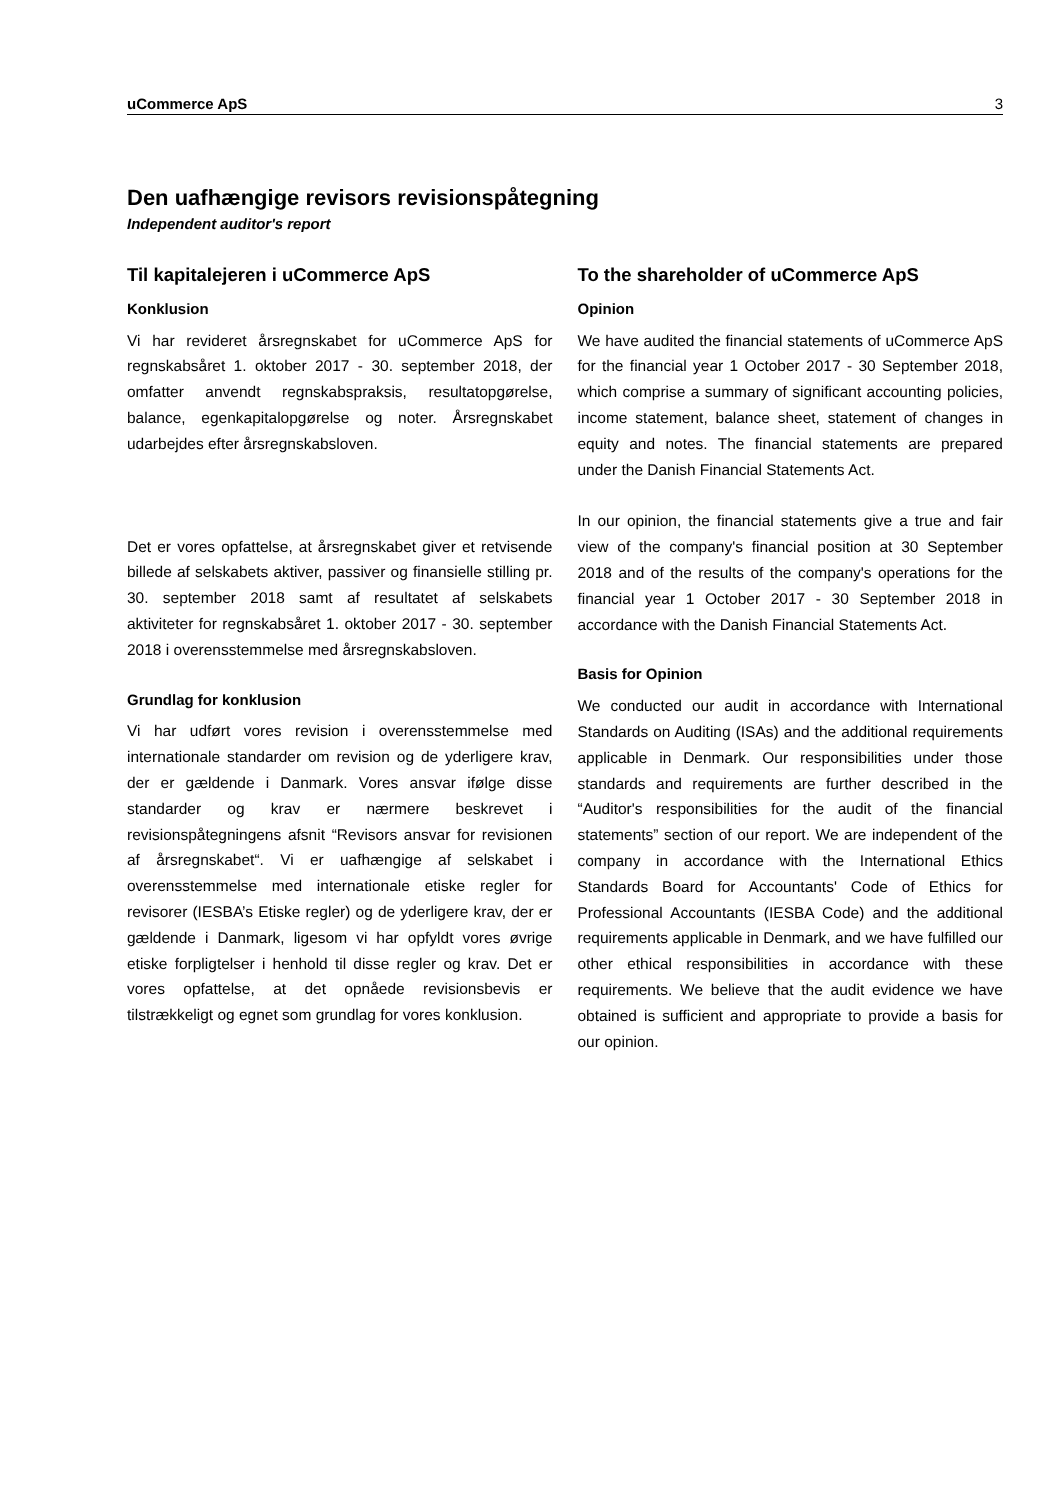uCommerce ApS 3
Den uafhængige revisors revisionspåtegning
Independent auditor's report
Til kapitalejeren i uCommerce ApS
Konklusion
Vi har revideret årsregnskabet for uCommerce ApS for regnskabsåret 1. oktober 2017 - 30. september 2018, der omfatter anvendt regnskabspraksis, resultatopgørelse, balance, egenkapitalopgørelse og noter. Årsregnskabet udarbejdes efter årsregnskabsloven.
Det er vores opfattelse, at årsregnskabet giver et retvisende billede af selskabets aktiver, passiver og finansielle stilling pr. 30. september 2018 samt af resultatet af selskabets aktiviteter for regnskabsåret 1. oktober 2017 - 30. september 2018 i overensstemmelse med årsregnskabsloven.
Grundlag for konklusion
Vi har udført vores revision i overensstemmelse med internationale standarder om revision og de yderligere krav, der er gældende i Danmark. Vores ansvar ifølge disse standarder og krav er nærmere beskrevet i revisionspåtegningens afsnit “Revisors ansvar for revisionen af årsregnskabet“. Vi er uafhængige af selskabet i overensstemmelse med internationale etiske regler for revisorer (IESBA’s Etiske regler) og de yderligere krav, der er gældende i Danmark, ligesom vi har opfyldt vores øvrige etiske forpligtelser i henhold til disse regler og krav. Det er vores opfattelse, at det opnåede revisionsbevis er tilstrækkeligt og egnet som grundlag for vores konklusion.
To the shareholder of uCommerce ApS
Opinion
We have audited the financial statements of uCommerce ApS for the financial year 1 October 2017 - 30 September 2018, which comprise a summary of significant accounting policies, income statement, balance sheet, statement of changes in equity and notes. The financial statements are prepared under the Danish Financial Statements Act.
In our opinion, the financial statements give a true and fair view of the company's financial position at 30 September 2018 and of the results of the company's operations for the financial year 1 October 2017 - 30 September 2018 in accordance with the Danish Financial Statements Act.
Basis for Opinion
We conducted our audit in accordance with International Standards on Auditing (ISAs) and the additional requirements applicable in Denmark. Our responsibilities under those standards and requirements are further described in the “Auditor's responsibilities for the audit of the financial statements” section of our report. We are independent of the company in accordance with the International Ethics Standards Board for Accountants' Code of Ethics for Professional Accountants (IESBA Code) and the additional requirements applicable in Denmark, and we have fulfilled our other ethical responsibilities in accordance with these requirements. We believe that the audit evidence we have obtained is sufficient and appropriate to provide a basis for our opinion.